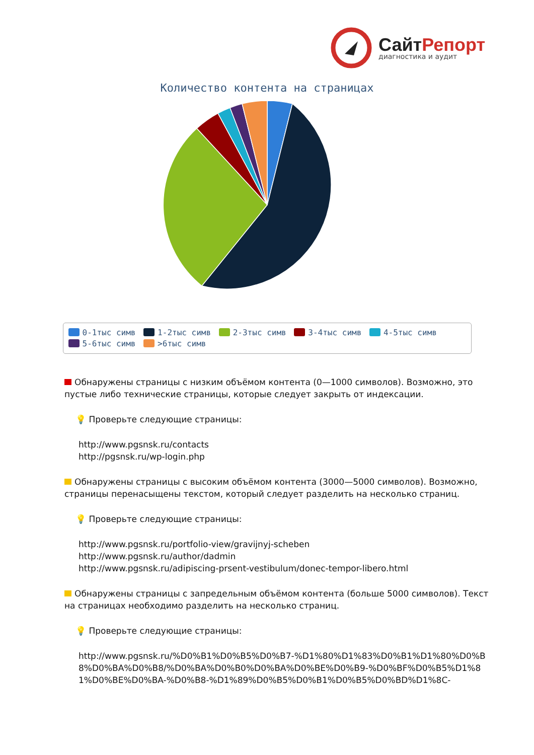СайтРепорт
диагностика и аудит
Количество контента на страницах
0-1тыс симв 1-2тыс симв 2-3тыс симв 3-4тыс симв 4-5тыс симв 5-6тыс симв >6тыс симв
Обнаружены страницы с низким объёмом контента (0—1000 символов). Возможно, это пустые либо технические страницы, которые следует закрыть от индексации.
💡 Проверьте следующие страницы:
http://www.pgsnsk.ru/contacts
http://pgsnsk.ru/wp-login.php
Обнаружены страницы с высоким объёмом контента (3000—5000 символов). Возможно, страницы перенасыщены текстом, который следует разделить на несколько страниц.
💡 Проверьте следующие страницы:
http://www.pgsnsk.ru/portfolio-view/gravijnyj-scheben
http://www.pgsnsk.ru/author/dadmin
http://www.pgsnsk.ru/adipiscing-prsent-vestibulum/donec-tempor-libero.html
Обнаружены страницы с запредельным объёмом контента (больше 5000 символов). Текст на страницах необходимо разделить на несколько страниц.
💡 Проверьте следующие страницы:
http://www.pgsnsk.ru/%D0%B1%D0%B5%D0%B7-%D1%80%D1%83%D0%B1%D1%80%D0%B8%D0%BA%D0%B8/%D0%BA%D0%B0%D0%BA%D0%BE%D0%B9-%D0%BF%D0%B5%D1%81%D0%BE%D0%BA-%D0%B8-%D1%89%D0%B5%D0%B1%D0%B5%D0%BD%D1%8C-